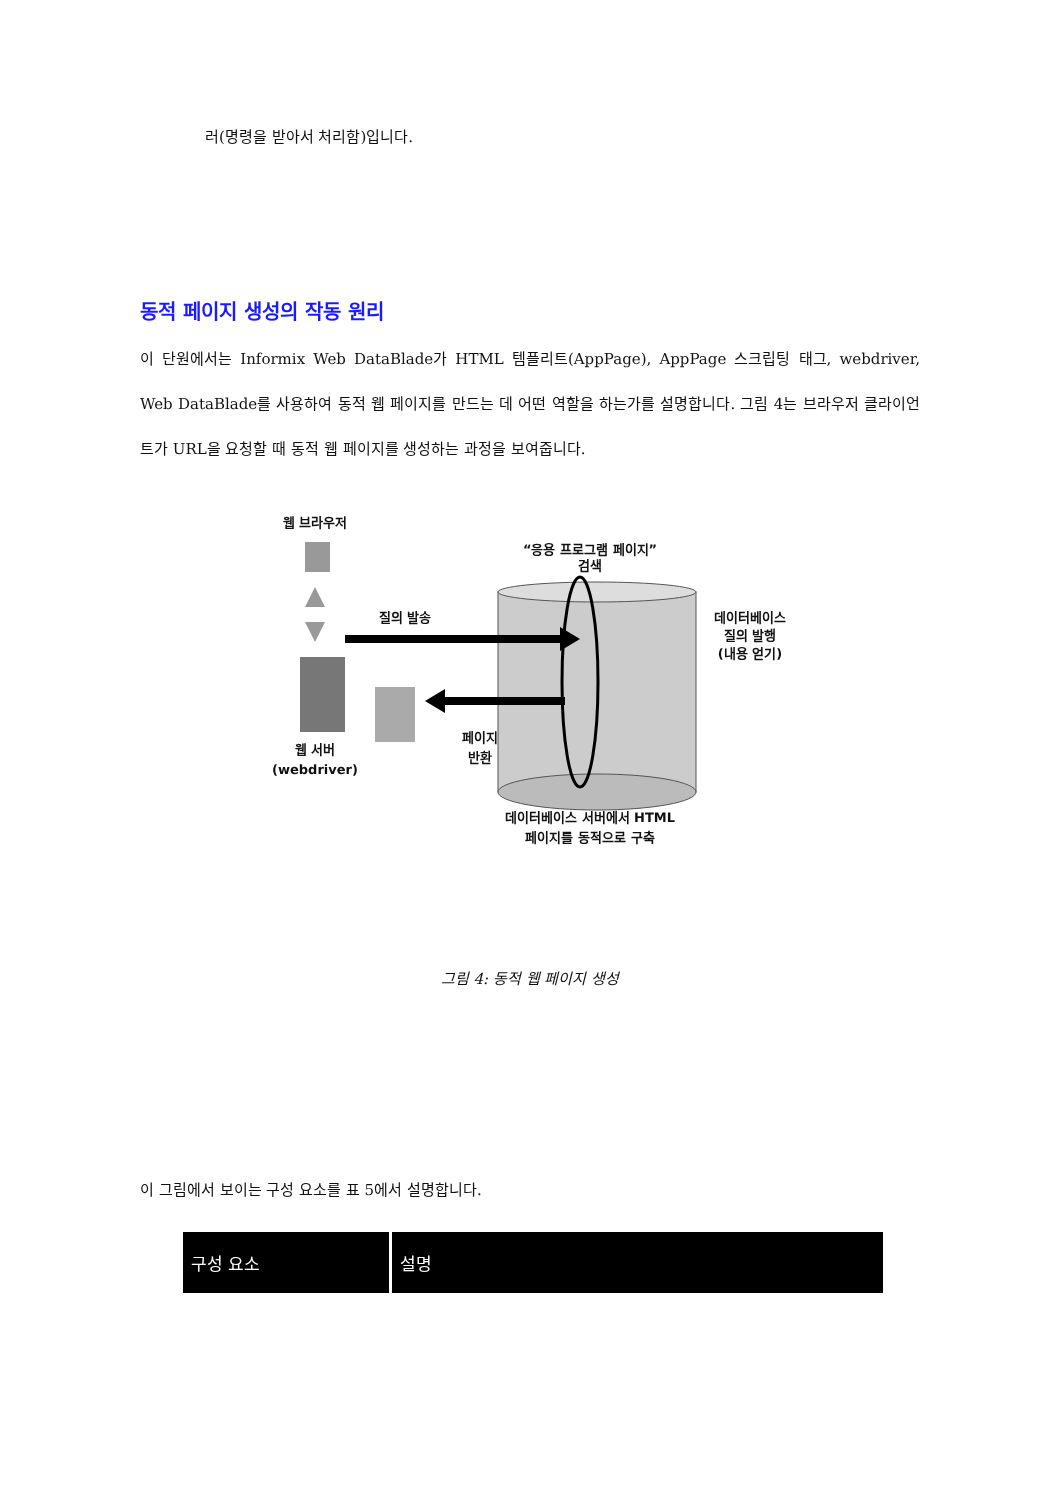러(명령을 받아서 처리함)입니다.
동적 페이지 생성의 작동 원리
이 단원에서는 Informix Web DataBlade가 HTML 템플리트(AppPage), AppPage 스크립팅 태그, webdriver, Web DataBlade를 사용하여 동적 웹 페이지를 만드는 데 어떤 역할을 하는가를 설명합니다. 그림 4는 브라우저 클라이언트가 URL을 요청할 때 동적 웹 페이지를 생성하는 과정을 보여줍니다.
웹 브라우저
웹 서버
(webdriver)
“응용 프로그램 페이지”
검색
질의 발송
페이지
반환
데이터베이스
질의 발행
(내용 얻기)
데이터베이스 서버에서 HTML
페이지를 동적으로 구축
그림 4: 동적 웹 페이지 생성
이 그림에서 보이는 구성 요소를 표 5에서 설명합니다.
| 구성 요소 | 설명 |
| --- | --- |